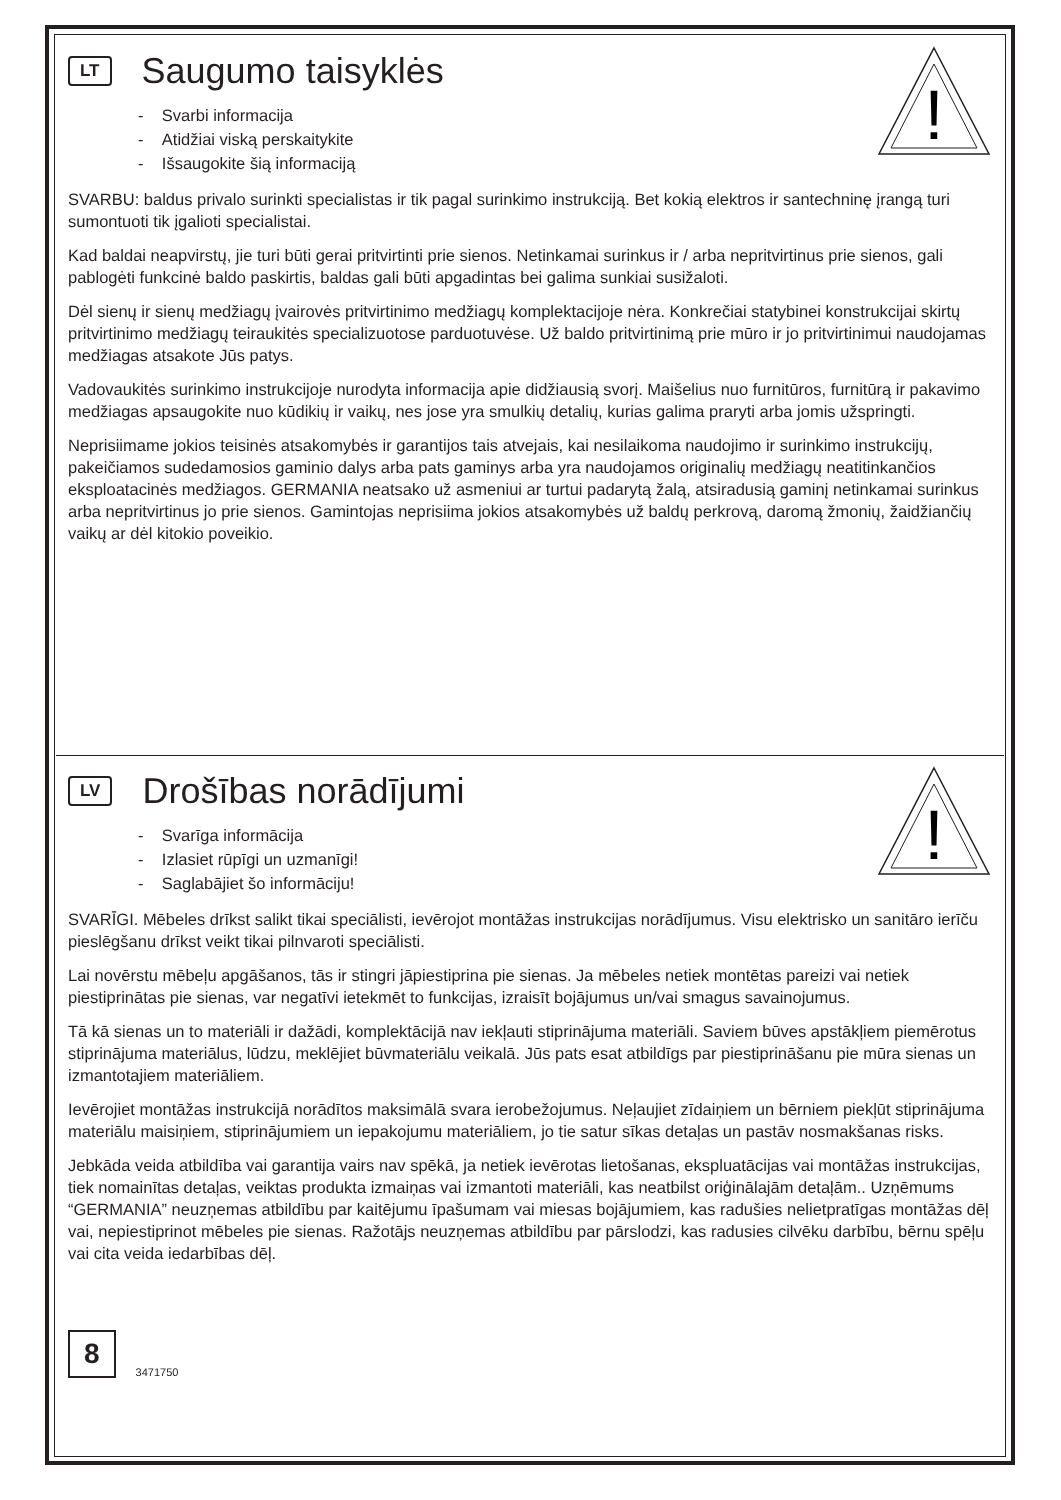!
LT
Saugumo taisyklės
- Svarbi informacija
- Atidžiai viską perskaitykite
- Išsaugokite šią informaciją
SVARBU: baldus privalo surinkti specialistas ir tik pagal surinkimo instrukciją. Bet kokią elektros ir santechninę įrangą turi sumontuoti tik įgalioti specialistai.
Kad baldai neapvirstų, jie turi būti gerai pritvirtinti prie sienos. Netinkamai surinkus ir / arba nepritvirtinus prie sienos, gali pablogėti funkcinė baldo paskirtis, baldas gali būti apgadintas bei galima sunkiai susižaloti.
Dėl sienų ir sienų medžiagų įvairovės pritvirtinimo medžiagų komplektacijoje nėra. Konkrečiai statybinei konstrukcijai skirtų pritvirtinimo medžiagų teiraukitės specializuotose parduotuvėse. Už baldo pritvirtinimą prie mūro ir jo pritvirtinimui naudojamas medžiagas atsakote Jūs patys.
Vadovaukitės surinkimo instrukcijoje nurodyta informacija apie didžiausią svorį. Maišelius nuo furnitūros, furnitūrą ir pakavimo medžiagas apsaugokite nuo kūdikių ir vaikų, nes jose yra smulkių detalių, kurias galima praryti arba jomis užspringti.
Neprisiimame jokios teisinės atsakomybės ir garantijos tais atvejais, kai nesilaikoma naudojimo ir surinkimo instrukcijų, pakeičiamos sudedamosios gaminio dalys arba pats gaminys arba yra naudojamos originalių medžiagų neatitinkančios eksploatacinės medžiagos. GERMANIA neatsako už asmeniui ar turtui padarytą žalą, atsiradusią gaminį netinkamai surinkus arba nepritvirtinus jo prie sienos. Gamintojas neprisiima jokios atsakomybės už baldų perkrovą, daromą žmonių, žaidžiančių vaikų ar dėl kitokio poveikio.
!
LV
Drošības norādījumi
- Svarīga informācija
- Izlasiet rūpīgi un uzmanīgi!
- Saglabājiet šo informāciju!
SVARĪGI. Mēbeles drīkst salikt tikai speciālisti, ievērojot montāžas instrukcijas norādījumus. Visu elektrisko un sanitāro ierīču pieslēgšanu drīkst veikt tikai pilnvaroti speciālisti.
Lai novērstu mēbeļu apgāšanos, tās ir stingri jāpiestiprina pie sienas. Ja mēbeles netiek montētas pareizi vai netiek piestiprinātas pie sienas, var negatīvi ietekmēt to funkcijas, izraisīt bojājumus un/vai smagus savainojumus.
Tā kā sienas un to materiāli ir dažādi, komplektācijā nav iekļauti stiprinājuma materiāli. Saviem būves apstākļiem piemērotus stiprinājuma materiālus, lūdzu, meklējiet būvmateriālu veikalā. Jūs pats esat atbildīgs par piestiprināšanu pie mūra sienas un izmantotajiem materiāliem.
Ievērojiet montāžas instrukcijā norādītos maksimālā svara ierobežojumus. Neļaujiet zīdaiņiem un bērniem piekļūt stiprinājuma materiālu maisiņiem, stiprinājumiem un iepakojumu materiāliem, jo tie satur sīkas detaļas un pastāv nosmakšanas risks.
Jebkāda veida atbildība vai garantija vairs nav spēkā, ja netiek ievērotas lietošanas, ekspluatācijas vai montāžas instrukcijas, tiek nomainītas detaļas, veiktas produkta izmaiņas vai izmantoti materiāli, kas neatbilst oriģinālajām detaļām.. Uzņēmums “GERMANIA” neuzņemas atbildību par kaitējumu īpašumam vai miesas bojājumiem, kas radušies nelietpratīgas montāžas dēļ vai, nepiestiprinot mēbeles pie sienas. Ražotājs neuzņemas atbildību par pārslodzi, kas radusies cilvēku darbību, bērnu spēļu vai cita veida iedarbības dēļ.
8 3471750